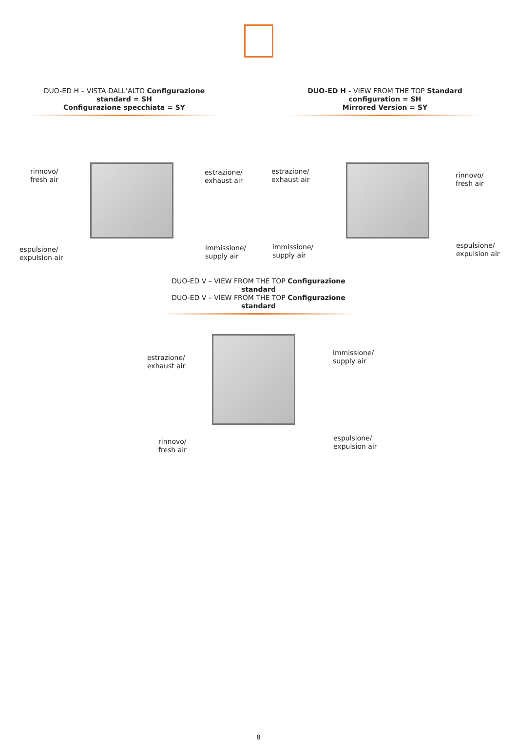DUO-ED H – VISTA DALL’ALTO Configurazione standard = SH
Configurazione specchiata = SY
DUO-ED H - VIEW FROM THE TOP Standard configuration = SH
Mirrored Version = SY
rinnovo/
fresh air
estrazione/
exhaust air
espulsione/
expulsion air
immissione/
supply air
estrazione/
exhaust air
rinnovo/
fresh air
immissione/
supply air
espulsione/
expulsion air
DUO-ED V – VIEW FROM THE TOP Configurazione standard
DUO-ED V – VIEW FROM THE TOP Configurazione standard
estrazione/
exhaust air
immissione/
supply air
rinnovo/
fresh air
espulsione/
expulsion air
8